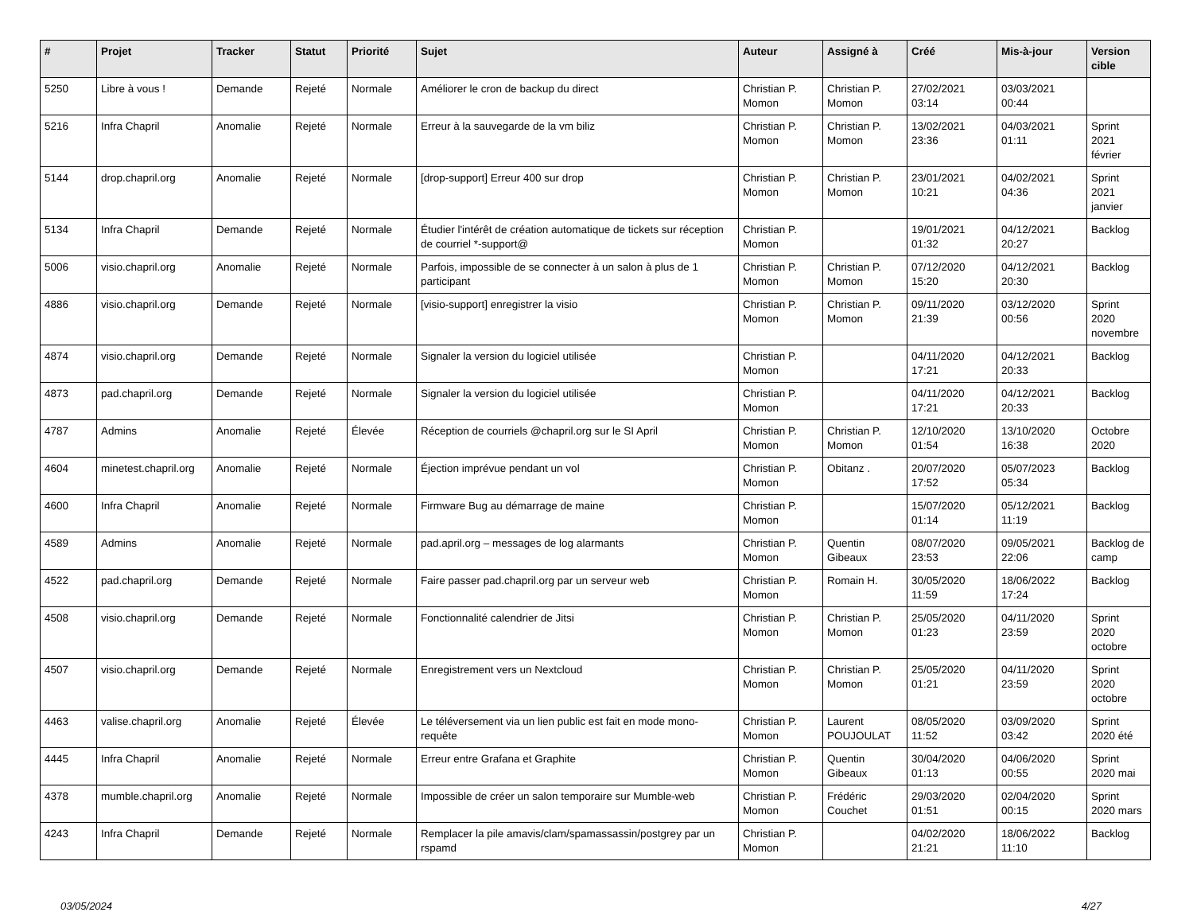| # | Projet | Tracker | Statut | Priorité | Sujet | Auteur | Assigné à | Créé | Mis-à-jour | Version cible |
| --- | --- | --- | --- | --- | --- | --- | --- | --- | --- | --- |
| 5250 | Libre à vous ! | Demande | Rejeté | Normale | Améliorer le cron de backup du direct | Christian P. Momon | Christian P. Momon | 27/02/2021 03:14 | 03/03/2021 00:44 | |
| 5216 | Infra Chapril | Anomalie | Rejeté | Normale | Erreur à la sauvegarde de la vm biliz | Christian P. Momon | Christian P. Momon | 13/02/2021 23:36 | 04/03/2021 01:11 | Sprint 2021 février |
| 5144 | drop.chapril.org | Anomalie | Rejeté | Normale | [drop-support] Erreur 400 sur drop | Christian P. Momon | Christian P. Momon | 23/01/2021 10:21 | 04/02/2021 04:36 | Sprint 2021 janvier |
| 5134 | Infra Chapril | Demande | Rejeté | Normale | Étudier l'intérêt de création automatique de tickets sur réception de courriel *-support@ | Christian P. Momon | | 19/01/2021 01:32 | 04/12/2021 20:27 | Backlog |
| 5006 | visio.chapril.org | Anomalie | Rejeté | Normale | Parfois, impossible de se connecter à un salon à plus de 1 participant | Christian P. Momon | Christian P. Momon | 07/12/2020 15:20 | 04/12/2021 20:30 | Backlog |
| 4886 | visio.chapril.org | Demande | Rejeté | Normale | [visio-support] enregistrer la visio | Christian P. Momon | Christian P. Momon | 09/11/2020 21:39 | 03/12/2020 00:56 | Sprint 2020 novembre |
| 4874 | visio.chapril.org | Demande | Rejeté | Normale | Signaler la version du logiciel utilisée | Christian P. Momon | | 04/11/2020 17:21 | 04/12/2021 20:33 | Backlog |
| 4873 | pad.chapril.org | Demande | Rejeté | Normale | Signaler la version du logiciel utilisée | Christian P. Momon | | 04/11/2020 17:21 | 04/12/2021 20:33 | Backlog |
| 4787 | Admins | Anomalie | Rejeté | Élevée | Réception de courriels @chapril.org sur le SI April | Christian P. Momon | Christian P. Momon | 12/10/2020 01:54 | 13/10/2020 16:38 | Octobre 2020 |
| 4604 | minetest.chapril.org | Anomalie | Rejeté | Normale | Éjection imprévue pendant un vol | Christian P. Momon | Obitanz . | 20/07/2020 17:52 | 05/07/2023 05:34 | Backlog |
| 4600 | Infra Chapril | Anomalie | Rejeté | Normale | Firmware Bug au démarrage de maine | Christian P. Momon | | 15/07/2020 01:14 | 05/12/2021 11:19 | Backlog |
| 4589 | Admins | Anomalie | Rejeté | Normale | pad.april.org – messages de log alarmants | Christian P. Momon | Quentin Gibeaux | 08/07/2020 23:53 | 09/05/2021 22:06 | Backlog de camp |
| 4522 | pad.chapril.org | Demande | Rejeté | Normale | Faire passer pad.chapril.org par un serveur web | Christian P. Momon | Romain H. | 30/05/2020 11:59 | 18/06/2022 17:24 | Backlog |
| 4508 | visio.chapril.org | Demande | Rejeté | Normale | Fonctionnalité calendrier de Jitsi | Christian P. Momon | Christian P. Momon | 25/05/2020 01:23 | 04/11/2020 23:59 | Sprint 2020 octobre |
| 4507 | visio.chapril.org | Demande | Rejeté | Normale | Enregistrement vers un Nextcloud | Christian P. Momon | Christian P. Momon | 25/05/2020 01:21 | 04/11/2020 23:59 | Sprint 2020 octobre |
| 4463 | valise.chapril.org | Anomalie | Rejeté | Élevée | Le téléversement via un lien public est fait en mode mono-requête | Christian P. Momon | Laurent POUJOULAT | 08/05/2020 11:52 | 03/09/2020 03:42 | Sprint 2020 été |
| 4445 | Infra Chapril | Anomalie | Rejeté | Normale | Erreur entre Grafana et Graphite | Christian P. Momon | Quentin Gibeaux | 30/04/2020 01:13 | 04/06/2020 00:55 | Sprint 2020 mai |
| 4378 | mumble.chapril.org | Anomalie | Rejeté | Normale | Impossible de créer un salon temporaire sur Mumble-web | Christian P. Momon | Frédéric Couchet | 29/03/2020 01:51 | 02/04/2020 00:15 | Sprint 2020 mars |
| 4243 | Infra Chapril | Demande | Rejeté | Normale | Remplacer la pile amavis/clam/spamassassin/postgrey par un rspamd | Christian P. Momon | | 04/02/2020 21:21 | 18/06/2022 11:10 | Backlog |
03/05/2024 4/27